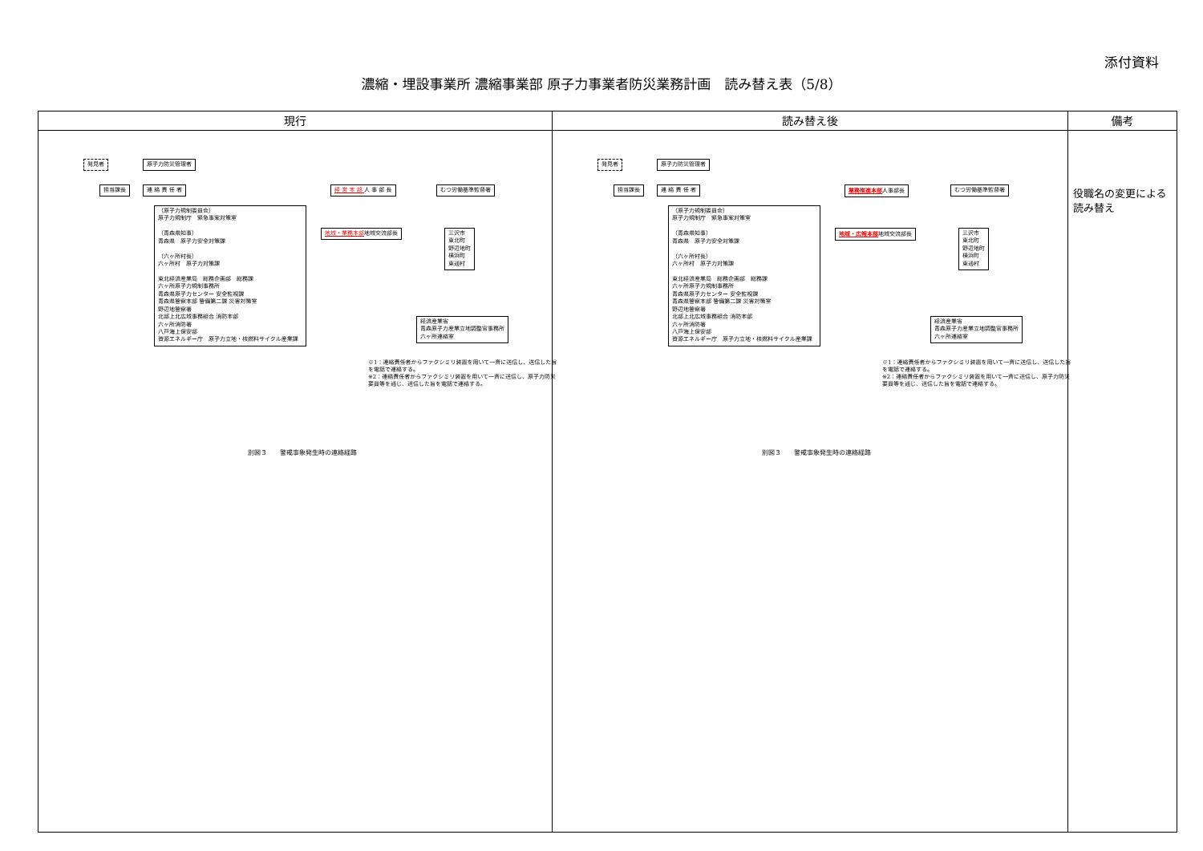添付資料
濃縮・埋設事業所 濃縮事業部 原子力事業者防災業務計画　読み替え表（5/8）
| 現行 | 読み替え後 | 備考 |
| --- | --- | --- |
| 発見者 原子力防災管理者 担当課長 連 絡 責 任 者 経 営 本 部 人 事 部 長 むつ労働基準監督署 （原子力規制委員会） 原子力規制庁 緊急事案対策室 （青森県知事） 青森県 原子力安全対策課 （六ヶ所村長） 六ヶ所村 原子力対策課 東北経済産業局 総務企画部 総務課 六ヶ所原子力規制事務所 青森県原子力センター 安全監視課 青森県警察本部 警備第二課 災害対策室 野辺地警察署 北部上北広域事務組合 消防本部 六ヶ所消防署 八戸海上保安部 資源エネルギー庁 原子力立地・核燃料サイクル産業課 地域・業務本部 地域交流部長 三沢市 東北町 野辺地町 横浜町 東通村 経済産業省 青森原子力産業立地調整官事務所 六ヶ所連絡室 ※1：連絡責任者からファクシミリ装置を用いて一斉に送信し、送信した旨を電話で連絡する。 ※2：連絡責任者からファクシミリ装置を用いて一斉に送信し、原子力防災要員等を通じ、送信した旨を電話で連絡する。 別図３ 警戒事象発生時の連絡経路 | 発見者 原子力防災管理者 担当課長 連 絡 責 任 者 業務推進本部 人事部長 むつ労働基準監督署 （原子力規制委員会） 原子力規制庁 緊急事案対策室 （青森県知事） 青森県 原子力安全対策課 （六ヶ所村長） 六ヶ所村 原子力対策課 東北経済産業局 総務企画部 総務課 六ヶ所原子力規制事務所 青森県原子力センター 安全監視課 青森県警察本部 警備第二課 災害対策室 野辺地警察署 北部上北広域事務組合 消防本部 六ヶ所消防署 八戸海上保安部 資源エネルギー庁 原子力立地・核燃料サイクル産業課 地域・広報本部 地域交流部長 三沢市 東北町 野辺地町 横浜町 東通村 経済産業省 青森原子力産業立地調整官事務所 六ヶ所連絡室 ※1：連絡責任者からファクシミリ装置を用いて一斉に送信し、送信した旨を電話で連絡する。 ※2：連絡責任者からファクシミリ装置を用いて一斉に送信し、原子力防災要員等を通じ、送信した旨を電話で連絡する。 別図３ 警戒事象発生時の連絡経路 | 役職名の変更による読み替え |